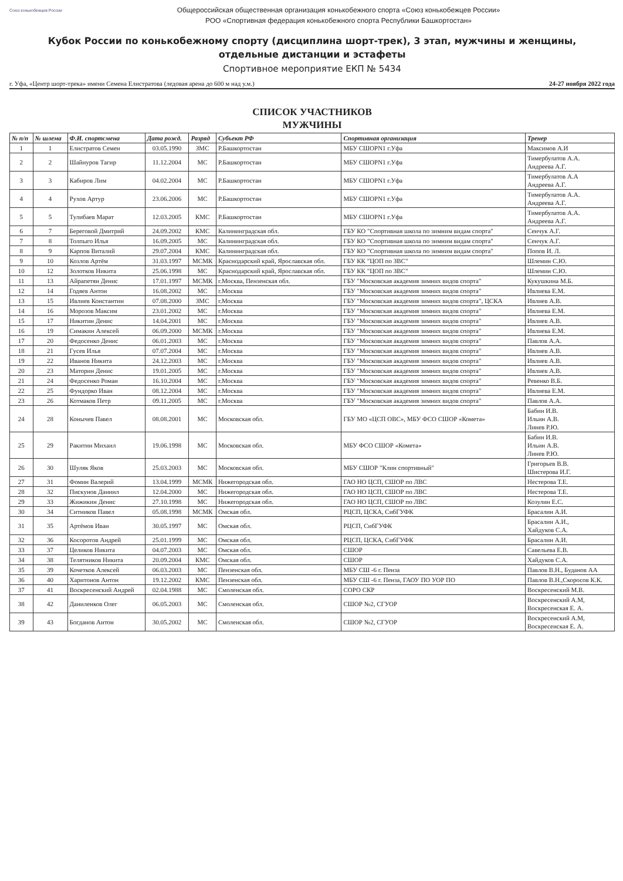Союз конькобежцев России
Общероссийская общественная организация конькобежного спорта «Союз конькобежцев России»
РОО «Спортивная федерация конькобежного спорта Республики Башкортостан»
Кубок России по конькобежному спорту (дисциплина шорт-трек), 3 этап, мужчины и женщины,
отдельные дистанции и эстафеты
Спортивное мероприятие ЕКП № 5434
г. Уфа, «Центр шорт-трека» имени Семена Елистратова (ледовая арена до 600 м над у.м.) 24-27 ноября 2022 года
СПИСОК УЧАСТНИКОВ
МУЖЧИНЫ
| № п/п | № шлема | Ф.И. спортсмена | Дата рожд. | Разряд | Субъект РФ | Спортивная организация | Тренер |
| --- | --- | --- | --- | --- | --- | --- | --- |
| 1 | 1 | Елистратов Семен | 03.05.1990 | ЗМС | Р.Башкортостан | МБУ СШОРN1 г.Уфа | Максимов А.И |
| 2 | 2 | Шайнуров Тагир | 11.12.2004 | МС | Р.Башкортостан | МБУ СШОРN1 г.Уфа | Тимербулатов А.А. Андреева А.Г. |
| 3 | 3 | Кабиров Лим | 04.02.2004 | МС | Р.Башкортостан | МБУ СШОРN1 г.Уфа | Тимербулатов А.А Андреева А.Г. |
| 4 | 4 | Рухов Артур | 23.06.2006 | МС | Р.Башкортостан | МБУ СШОРN1 г.Уфа | Тимербулатов А.А. Андреева А.Г. |
| 5 | 5 | Тулибаев Марат | 12.03.2005 | КМС | Р.Башкортостан | МБУ СШОРN1 г.Уфа | Тимербулатов А.А. Андреева А.Г. |
| 6 | 7 | Береговой Дмитрий | 24.09.2002 | КМС | Калининградская обл. | ГБУ КО "Спортивная школа по зимним видам спорта" | Сенчук А.Г. |
| 7 | 8 | Толпыго Илья | 16.09.2005 | МС | Калининградская обл. | ГБУ КО "Спортивная школа по зимним видам спорта" | Сенчук А.Г. |
| 8 | 9 | Карпов Виталий | 29.07.2004 | КМС | Калининградская обл. | ГБУ КО "Спортивная школа по зимним видам спорта" | Попов И. Л. |
| 9 | 10 | Козлов Артём | 31.03.1997 | МСМК | Краснодарский край, Ярославская обл. | ГБУ КК "ЦОП по ЗВС" | Шлемин С.Ю. |
| 10 | 12 | Золотков Никита | 25.06.1998 | МС | Краснодарский край, Ярославская обл. | ГБУ КК "ЦОП по ЗВС" | Шлемин С.Ю. |
| 11 | 13 | Айрапетян Денис | 17.01.1997 | МСМК | г.Москва, Пензенская обл. | ГБУ "Московская академия зимних видов спорта" | Кукушкина М.Б. |
| 12 | 14 | Годяев Антон | 16.08.2002 | МС | г.Москва | ГБУ "Московская академия зимних видов спорта" | Ивлиева Е.М. |
| 13 | 15 | Ивлиев Константин | 07.08.2000 | ЗМС | г.Москва | ГБУ "Московская академия зимних видов спорта", ЦСКА | Ивлиев А.В. |
| 14 | 16 | Морозов Максим | 23.01.2002 | МС | г.Москва | ГБУ "Московская академия зимних видов спорта" | Ивлиева Е.М. |
| 15 | 17 | Никитин Денис | 14.04.2001 | МС | г.Москва | ГБУ "Московская академия зимних видов спорта" | Ивлиев А.В. |
| 16 | 19 | Симакин Алексей | 06.09.2000 | МСМК | г.Москва | ГБУ "Московская академия зимних видов спорта" | Ивлиева Е.М. |
| 17 | 20 | Федосенко Денис | 06.01.2003 | МС | г.Москва | ГБУ "Московская академия зимних видов спорта" | Павлов А.А. |
| 18 | 21 | Гусев Илья | 07.07.2004 | МС | г.Москва | ГБУ "Московская академия зимних видов спорта" | Ивлиев А.В. |
| 19 | 22 | Иванов Никита | 24.12.2003 | МС | г.Москва | ГБУ "Московская академия зимних видов спорта" | Ивлиев А.В. |
| 20 | 23 | Маторин Денис | 19.01.2005 | МС | г.Москва | ГБУ "Московская академия зимних видов спорта" | Ивлиев А.В. |
| 21 | 24 | Федосенко Роман | 16.10.2004 | МС | г.Москва | ГБУ "Московская академия зимних видов спорта" | Ревенко В.Б. |
| 22 | 25 | Фундорко Иван | 08.12.2004 | МС | г.Москва | ГБУ "Московская академия зимних видов спорта" | Ивлиева Е.М. |
| 23 | 26 | Котмаков Петр | 09.11.2005 | МС | г.Москва | ГБУ "Московская академия зимних видов спорта" | Павлов А.А. |
| 24 | 28 | Конычев Павел | 08.08.2001 | МС | Московская обл. | ГБУ МО «ЦСП ОВС», МБУ ФСО СШОР «Комета» | Бабин И.В. Ильин А.В. Линев Р.Ю. |
| 25 | 29 | Ракитин Михаил | 19.06.1998 | МС | Московская обл. | МБУ ФСО СШОР «Комета» | Бабин И.В. Ильин А.В. Линев Р.Ю. |
| 26 | 30 | Шуляк Яков | 25.03.2003 | МС | Московская обл. | МБУ СШОР "Клин спортивный" | Григорьев В.В. Шистерова И.Г. |
| 27 | 31 | Фомин Валерий | 13.04.1999 | МСМК | Нижегородская обл. | ГАО НО ЦСП, СШОР по ЛВС | Нестерова Т.Е. |
| 28 | 32 | Пискунов Даниил | 12.04.2000 | МС | Нижегородская обл. | ГАО НО ЦСП, СШОР по ЛВС | Нестерова Т.Е. |
| 29 | 33 | Жижикин Денис | 27.10.1998 | МС | Нижегородская обл. | ГАО НО ЦСП, СШОР по ЛВС | Козулин Е.С. |
| 30 | 34 | Ситников Павел | 05.08.1998 | МСМК | Омская обл. | РЦСП, ЦСКА, СибГУФК | Брасалин А.И. |
| 31 | 35 | Артёмов Иван | 30.05.1997 | МС | Омская обл. | РЦСП, СибГУФК | Брасалин А.И., Хайдуков С.А. |
| 32 | 36 | Косоротов Андрей | 25.01.1999 | МС | Омская обл. | РЦСП, ЦСКА, СибГУФК | Брасалин А.И. |
| 33 | 37 | Целиков Никита | 04.07.2003 | МС | Омская обл. | СШОР | Савельева Е.В. |
| 34 | 38 | Телятников Никита | 20.09.2004 | КМС | Омская обл. | СШОР | Хайдуков С.А. |
| 35 | 39 | Кочетков Алексей | 06.03.2003 | МС | Пензенская обл. | МБУ СШ -6 г. Пенза | Павлов В.Н., Буданов АА |
| 36 | 40 | Харитонов Антон | 19.12.2002 | КМС | Пензенская обл. | МБУ СШ -6 г. Пенза, ГАОУ ПО УОР ПО | Павлов В.Н.,Скоросов К.К. |
| 37 | 41 | Воскресенский Андрей | 02.04.1988 | МС | Смоленская обл. | СОРО СКР | Воскресенский М.В. |
| 38 | 42 | Даниленков Олег | 06.05.2003 | МС | Смоленская обл. | СШОР №2, СГУОР | Воскресенский А.М, Воскресенская Е. А. |
| 39 | 43 | Богданов Антон | 30.05.2002 | МС | Смоленская обл. | СШОР №2, СГУОР | Воскресенский А.М, Воскресенская Е. А. |